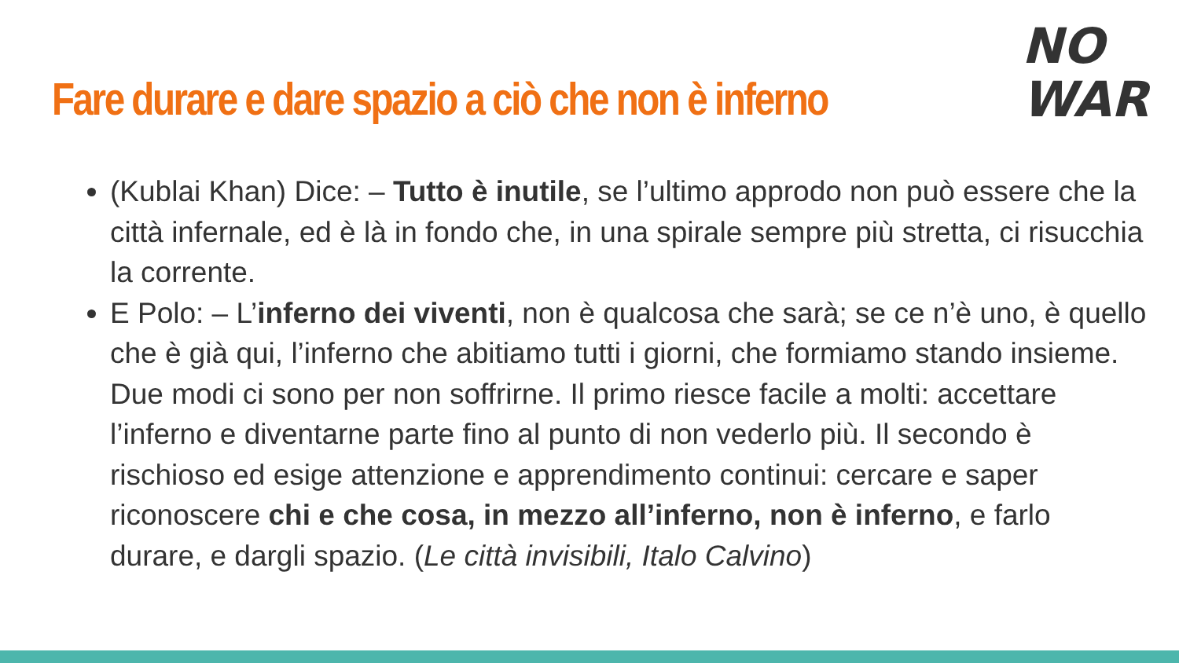Fare durare e dare spazio a ciò che non è inferno
NO
WAR
(Kublai Khan) Dice: – Tutto è inutile, se l’ultimo approdo non può essere che la città infernale, ed è là in fondo che, in una spirale sempre più stretta, ci risucchia la corrente.
E Polo: – L’inferno dei viventi, non è qualcosa che sarà; se ce n’è uno, è quello che è già qui, l’inferno che abitiamo tutti i giorni, che formiamo stando insieme. Due modi ci sono per non soffrirne. Il primo riesce facile a molti: accettare l’inferno e diventarne parte fino al punto di non vederlo più. Il secondo è rischioso ed esige attenzione e apprendimento continui: cercare e saper riconoscere chi e che cosa, in mezzo all’inferno, non è inferno, e farlo durare, e dargli spazio. (Le città invisibili, Italo Calvino)